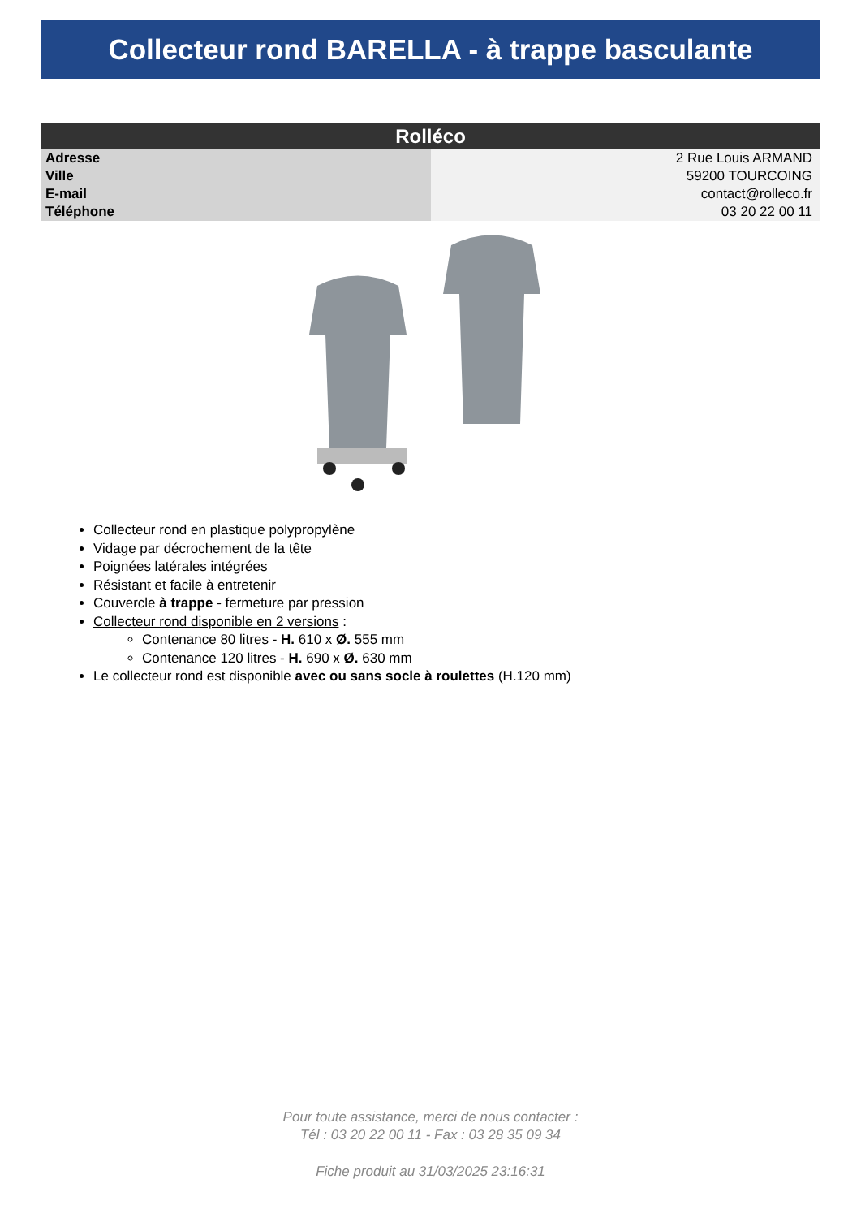Collecteur rond BARELLA - à trappe basculante
| Rolléco | |
| --- | --- |
| Adresse | 2 Rue Louis ARMAND |
| Ville | 59200 TOURCOING |
| E-mail | contact@rolleco.fr |
| Téléphone | 03 20 22 00 11 |
Collecteur rond en plastique polypropylène
Vidage par décrochement de la tête
Poignées latérales intégrées
Résistant et facile à entretenir
Couvercle à trappe - fermeture par pression
Collecteur rond disponible en 2 versions :
Contenance 80 litres - H. 610 x Ø. 555 mm
Contenance 120 litres - H. 690 x Ø. 630 mm
Le collecteur rond est disponible avec ou sans socle à roulettes (H.120 mm)
Pour toute assistance, merci de nous contacter :
Tél : 03 20 22 00 11 - Fax : 03 28 35 09 34
Fiche produit au 31/03/2025 23:16:31